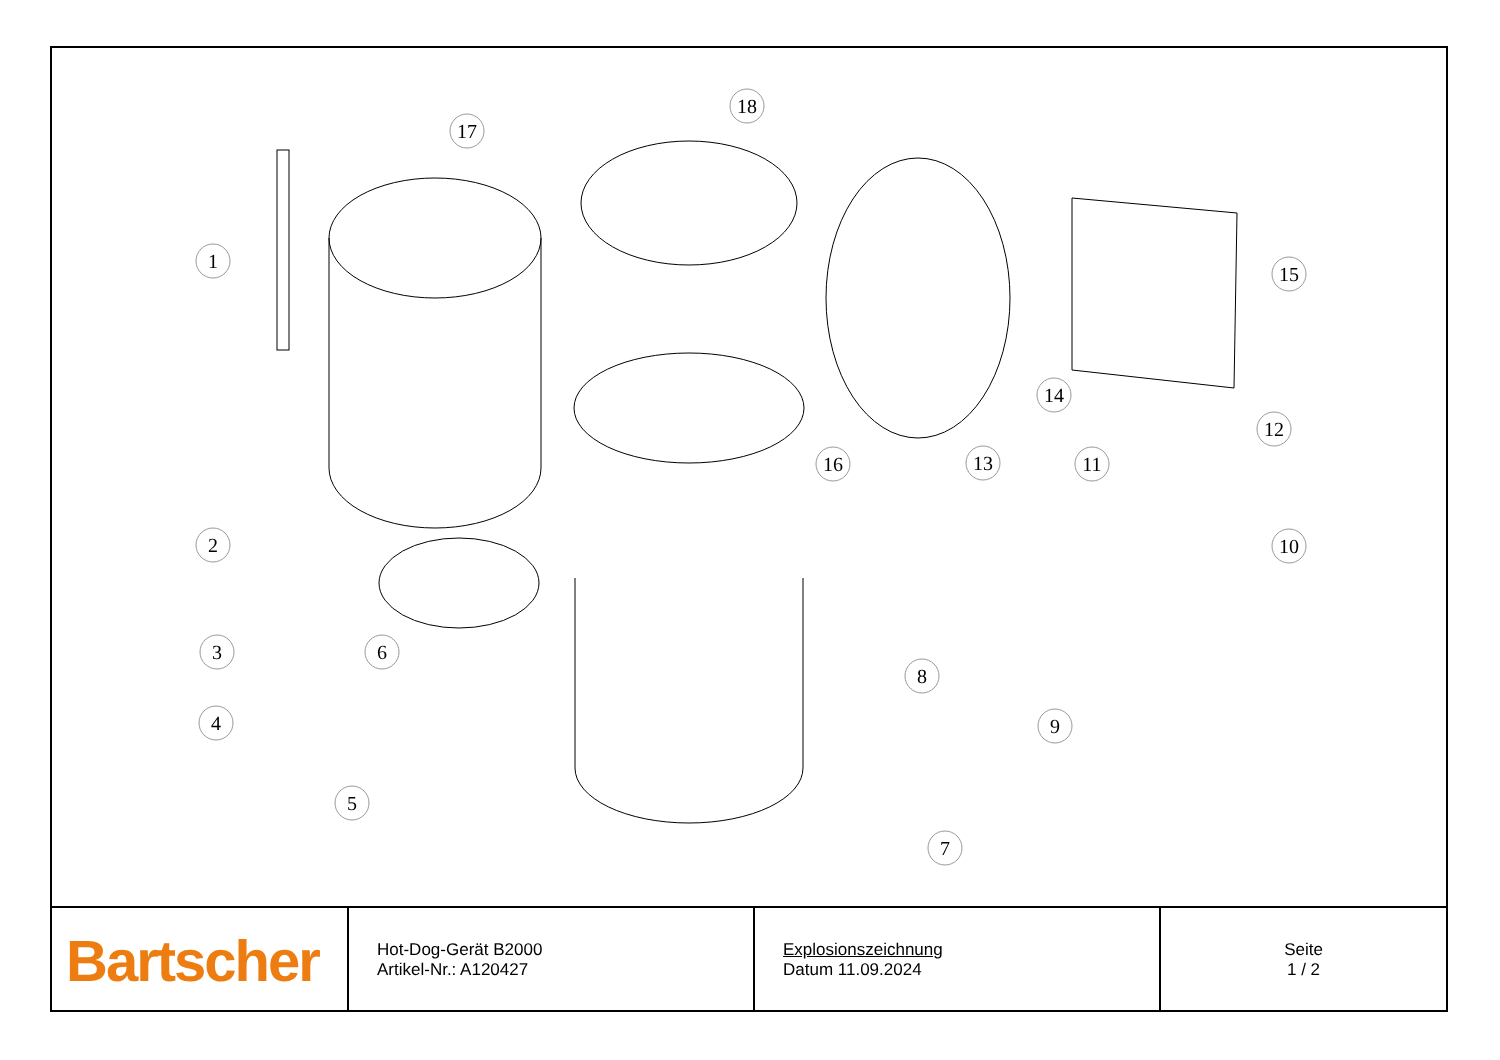1
2
3
4
5
6
7
8
9
10
11
12
13
14
15
16
17
18
| Bartscher | Hot-Dog-Gerät B2000 Artikel-Nr.: A120427 | Explosionszeichnung Datum 11.09.2024 | Seite 1 / 2 |